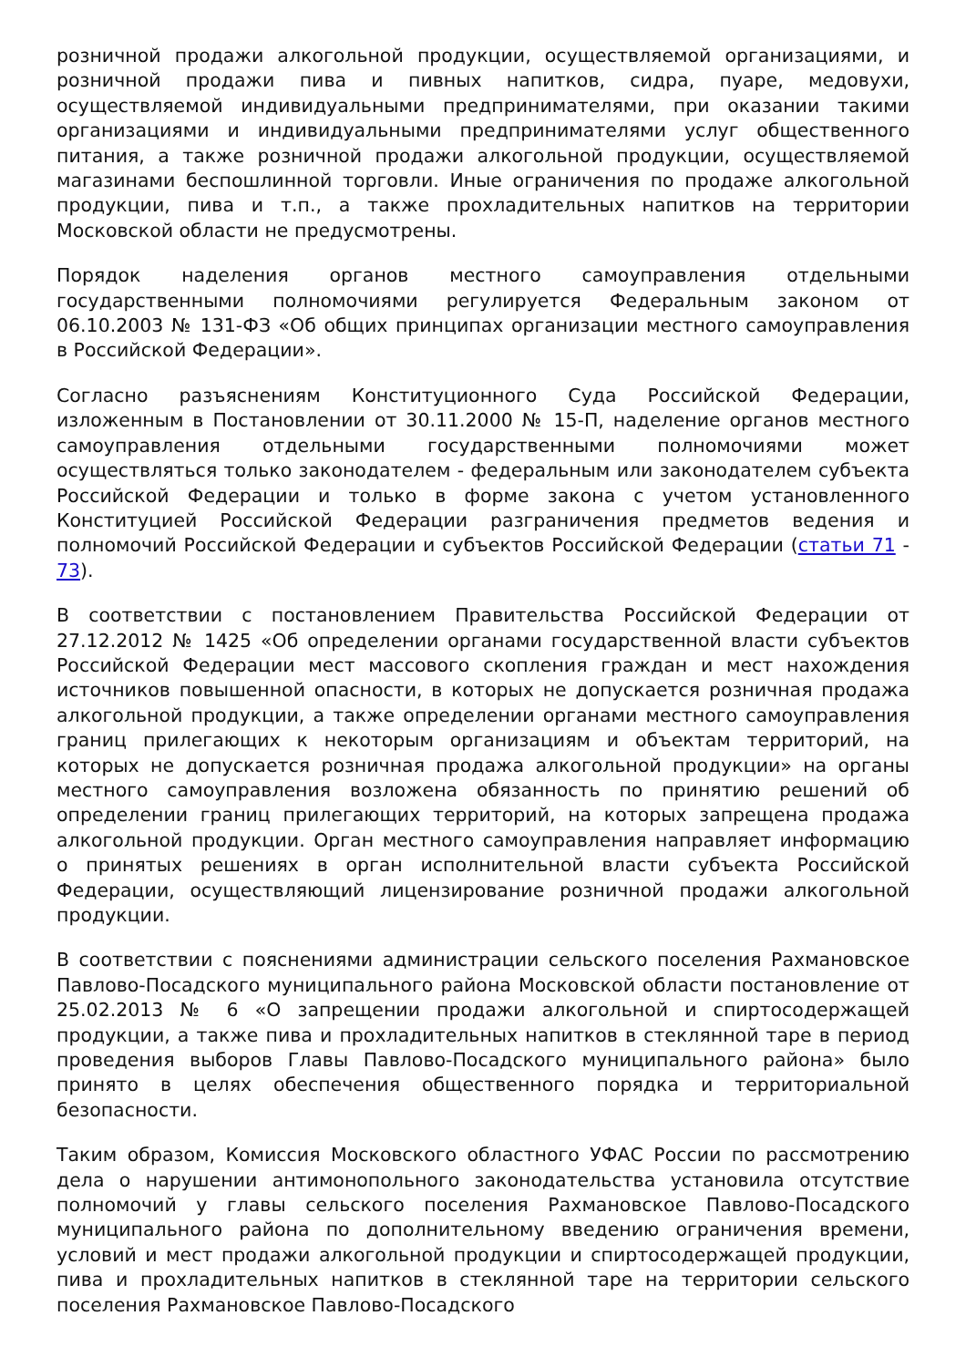розничной продажи алкогольной продукции, осуществляемой организациями, и розничной продажи пива и пивных напитков, сидра, пуаре, медовухи, осуществляемой индивидуальными предпринимателями, при оказании такими организациями и индивидуальными предпринимателями услуг общественного питания, а также розничной продажи алкогольной продукции, осуществляемой магазинами беспошлинной торговли. Иные ограничения по продаже алкогольной продукции, пива и т.п., а также прохладительных напитков на территории Московской области не предусмотрены.
Порядок наделения органов местного самоуправления отдельными государственными полномочиями регулируется Федеральным законом от 06.10.2003 № 131-ФЗ «Об общих принципах организации местного самоуправления в Российской Федерации».
Согласно разъяснениям Конституционного Суда Российской Федерации, изложенным в Постановлении от 30.11.2000 № 15-П, наделение органов местного самоуправления отдельными государственными полномочиями может осуществляться только законодателем - федеральным или законодателем субъекта Российской Федерации и только в форме закона с учетом установленного Конституцией Российской Федерации разграничения предметов ведения и полномочий Российской Федерации и субъектов Российской Федерации (статьи 71 - 73).
В соответствии с постановлением Правительства Российской Федерации от 27.12.2012 № 1425 «Об определении органами государственной власти субъектов Российской Федерации мест массового скопления граждан и мест нахождения источников повышенной опасности, в которых не допускается розничная продажа алкогольной продукции, а также определении органами местного самоуправления границ прилегающих к некоторым организациям и объектам территорий, на которых не допускается розничная продажа алкогольной продукции» на органы местного самоуправления возложена обязанность по принятию решений об определении границ прилегающих территорий, на которых запрещена продажа алкогольной продукции. Орган местного самоуправления направляет информацию о принятых решениях в орган исполнительной власти субъекта Российской Федерации, осуществляющий лицензирование розничной продажи алкогольной продукции.
В соответствии с пояснениями администрации сельского поселения Рахмановское Павлово-Посадского муниципального района Московской области постановление от 25.02.2013 № 6 «О запрещении продажи алкогольной и спиртосодержащей продукции, а также пива и прохладительных напитков в стеклянной таре в период проведения выборов Главы Павлово-Посадского муниципального района» было принято в целях обеспечения общественного порядка и территориальной безопасности.
Таким образом, Комиссия Московского областного УФАС России по рассмотрению дела о нарушении антимонопольного законодательства установила отсутствие полномочий у главы сельского поселения Рахмановское Павлово-Посадского муниципального района по дополнительному введению ограничения времени, условий и мест продажи алкогольной продукции и спиртосодержащей продукции, пива и прохладительных напитков в стеклянной таре на территории сельского поселения Рахмановское Павлово-Посадского